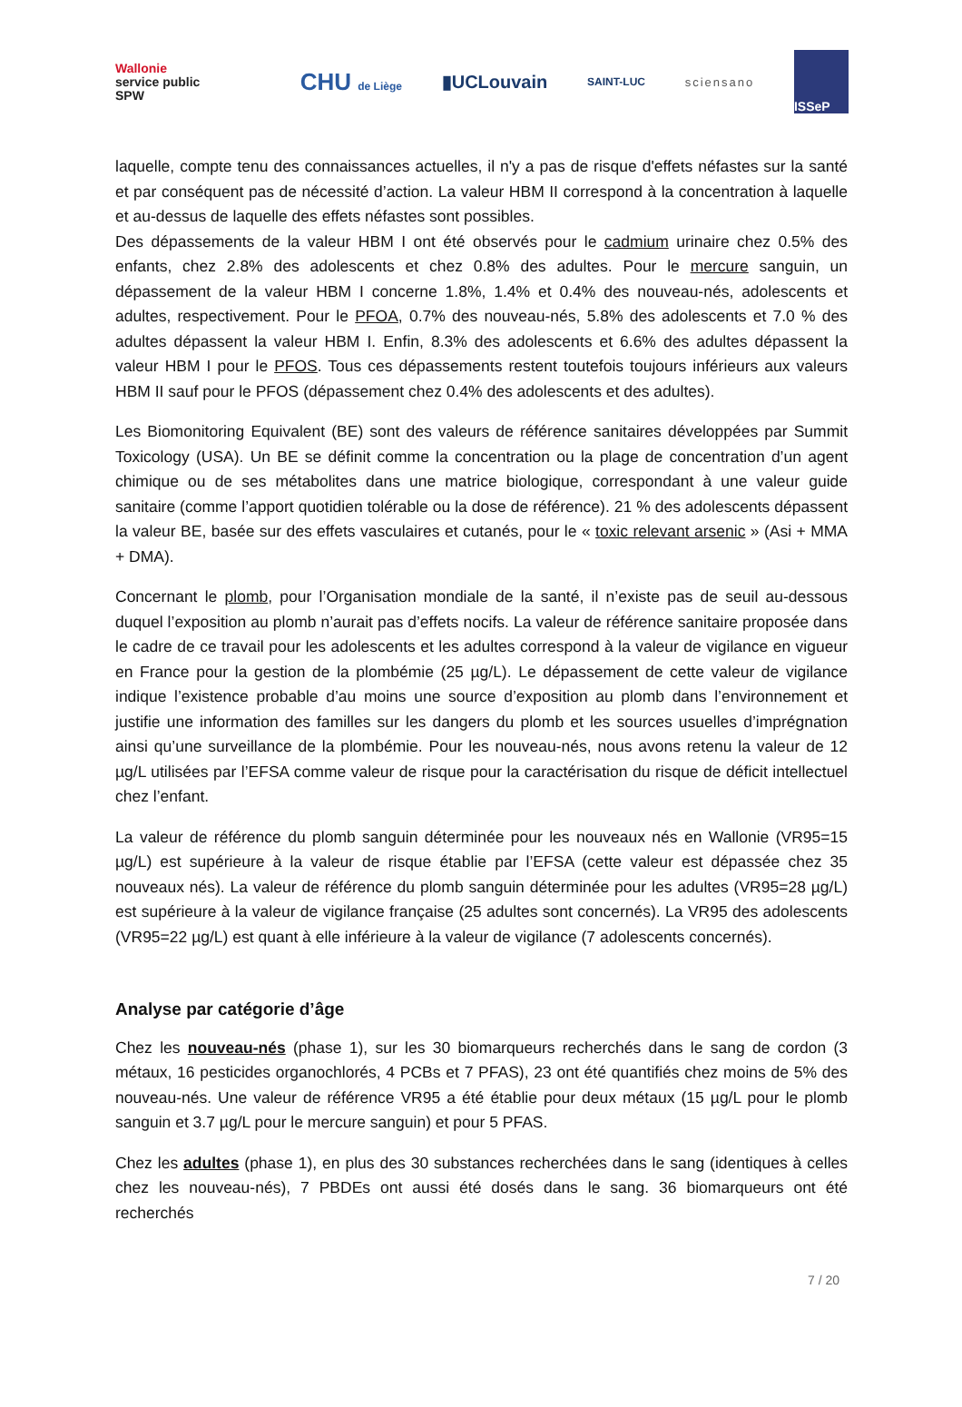Wallonie
service public
SPW
CHU de Liège
▮UCLouvain
SAINT-LUC sciensano
ISSeP
laquelle, compte tenu des connaissances actuelles, il n'y a pas de risque d'effets néfastes sur la santé et par conséquent pas de nécessité d’action. La valeur HBM II correspond à la concentration à laquelle et au-dessus de laquelle des effets néfastes sont possibles.
Des dépassements de la valeur HBM I ont été observés pour le cadmium urinaire chez 0.5% des enfants, chez 2.8% des adolescents et chez 0.8% des adultes. Pour le mercure sanguin, un dépassement de la valeur HBM I concerne 1.8%, 1.4% et 0.4% des nouveau-nés, adolescents et adultes, respectivement. Pour le PFOA, 0.7% des nouveau-nés, 5.8% des adolescents et 7.0 % des adultes dépassent la valeur HBM I. Enfin, 8.3% des adolescents et 6.6% des adultes dépassent la valeur HBM I pour le PFOS. Tous ces dépassements restent toutefois toujours inférieurs aux valeurs HBM II sauf pour le PFOS (dépassement chez 0.4% des adolescents et des adultes).
Les Biomonitoring Equivalent (BE) sont des valeurs de référence sanitaires développées par Summit Toxicology (USA). Un BE se définit comme la concentration ou la plage de concentration d’un agent chimique ou de ses métabolites dans une matrice biologique, correspondant à une valeur guide sanitaire (comme l’apport quotidien tolérable ou la dose de référence). 21 % des adolescents dépassent la valeur BE, basée sur des effets vasculaires et cutanés, pour le « toxic relevant arsenic » (Asi + MMA + DMA).
Concernant le plomb, pour l’Organisation mondiale de la santé, il n’existe pas de seuil au-dessous duquel l’exposition au plomb n’aurait pas d’effets nocifs. La valeur de référence sanitaire proposée dans le cadre de ce travail pour les adolescents et les adultes correspond à la valeur de vigilance en vigueur en France pour la gestion de la plombémie (25 µg/L). Le dépassement de cette valeur de vigilance indique l’existence probable d’au moins une source d’exposition au plomb dans l’environnement et justifie une information des familles sur les dangers du plomb et les sources usuelles d’imprégnation ainsi qu’une surveillance de la plombémie. Pour les nouveau-nés, nous avons retenu la valeur de 12 µg/L utilisées par l’EFSA comme valeur de risque pour la caractérisation du risque de déficit intellectuel chez l’enfant.
La valeur de référence du plomb sanguin déterminée pour les nouveaux nés en Wallonie (VR95=15 µg/L) est supérieure à la valeur de risque établie par l’EFSA (cette valeur est dépassée chez 35 nouveaux nés). La valeur de référence du plomb sanguin déterminée pour les adultes (VR95=28 µg/L) est supérieure à la valeur de vigilance française (25 adultes sont concernés). La VR95 des adolescents (VR95=22 µg/L) est quant à elle inférieure à la valeur de vigilance (7 adolescents concernés).
Analyse par catégorie d’âge
Chez les nouveau-nés (phase 1), sur les 30 biomarqueurs recherchés dans le sang de cordon (3 métaux, 16 pesticides organochlorés, 4 PCBs et 7 PFAS), 23 ont été quantifiés chez moins de 5% des nouveau-nés. Une valeur de référence VR95 a été établie pour deux métaux (15 µg/L pour le plomb sanguin et 3.7 µg/L pour le mercure sanguin) et pour 5 PFAS.
Chez les adultes (phase 1), en plus des 30 substances recherchées dans le sang (identiques à celles chez les nouveau-nés), 7 PBDEs ont aussi été dosés dans le sang. 36 biomarqueurs ont été recherchés
7 / 20